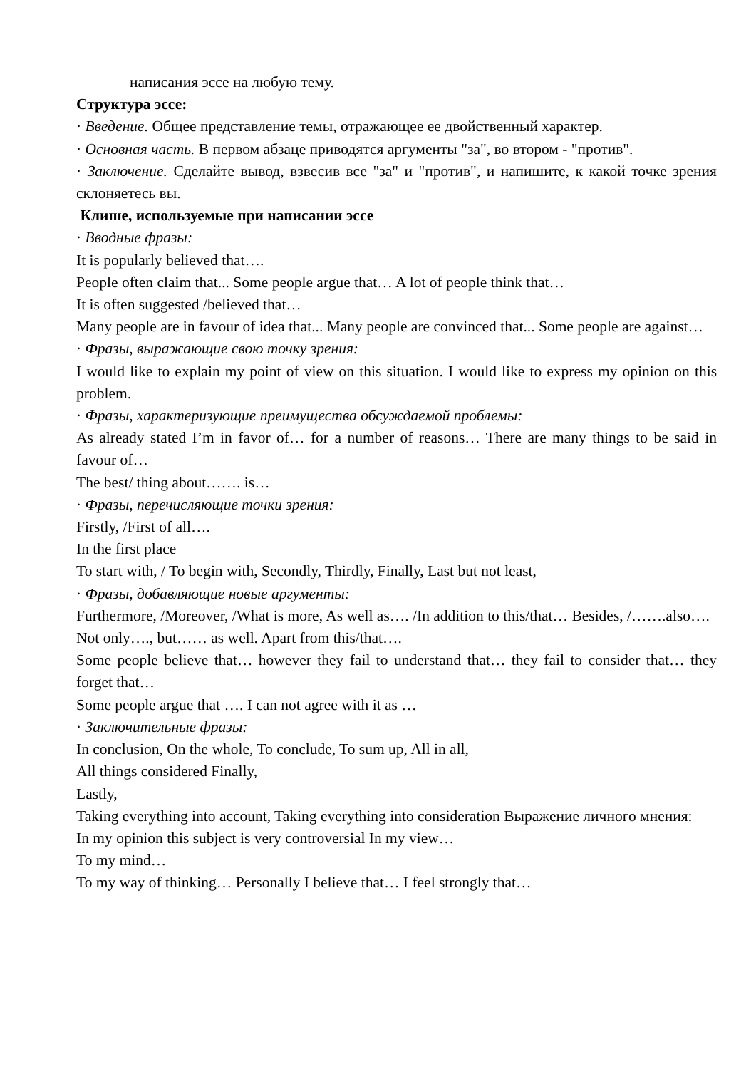написания эссе на любую тему.
Структура эссе:
· Введение. Общее представление темы, отражающее ее двойственный характер.
· Основная часть. В первом абзаце приводятся аргументы "за", во втором - "против".
· Заключение. Сделайте вывод, взвесив все "за" и "против", и напишите, к какой точке зрения склоняетесь вы.
Клише, используемые при написании эссе
· Вводные фразы:
It is popularly believed that….
People often claim that... Some people argue that… A lot of people think that…
It is often suggested /believed that…
Many people are in favour of idea that... Many people are convinced that... Some people are against…
· Фразы, выражающие свою точку зрения:
I would like to explain my point of view on this situation. I would like to express my opinion on this problem.
· Фразы, характеризующие преимущества обсуждаемой проблемы:
As already stated I’m in favor of… for a number of reasons… There are many things to be said in favour of…
The best/ thing about……. is…
· Фразы, перечисляющие точки зрения:
Firstly, /First of all….
In the first place
To start with, / To begin with, Secondly, Thirdly, Finally, Last but not least,
· Фразы, добавляющие новые аргументы:
Furthermore, /Moreover, /What is more, As well as…. /In addition to this/that… Besides, /…….also….
Not only…., but…… as well. Apart from this/that….
Some people believe that… however they fail to understand that… they fail to consider that… they forget that…
Some people argue that …. I can not agree with it as …
· Заключительные фразы:
In conclusion, On the whole, To conclude, To sum up, All in all,
All things considered Finally,
Lastly,
Taking everything into account, Taking everything into consideration Выражение личного мнения:
In my opinion this subject is very controversial In my view…
To my mind…
To my way of thinking… Personally I believe that… I feel strongly that…